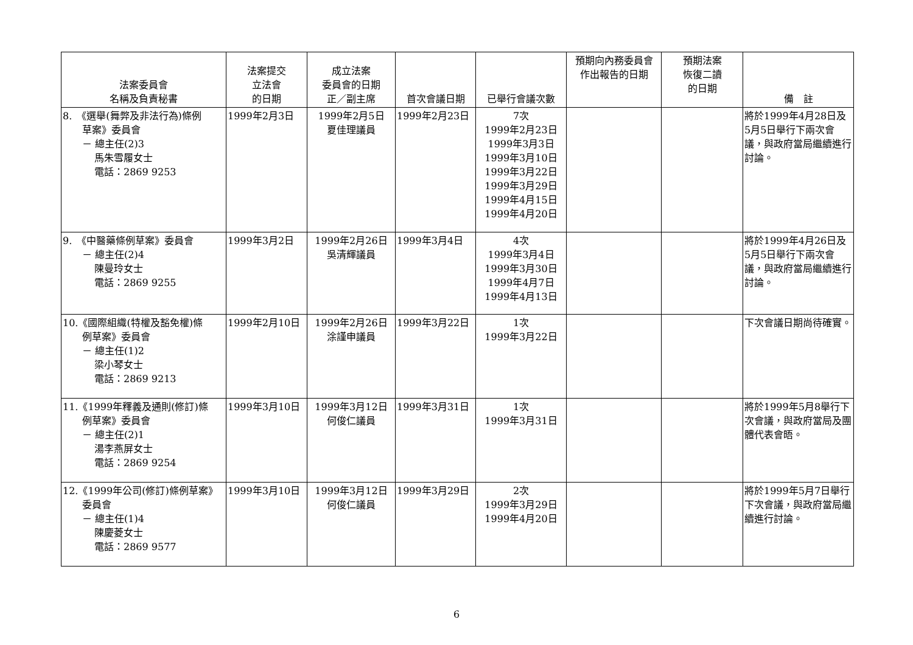| 法案委員會 名稱及負責秘書 | 法案提交 立法會 的日期 | 成立法案 委員會的日期 正／副主席 | 首次會議日期 | 已舉行會議次數 | 預期向內務委員會 作出報告的日期 | 預期法案 恢復二讀 的日期 | 備 註 |
| --- | --- | --- | --- | --- | --- | --- | --- |
| 8. 《選舉(舞弊及非法行為)條例 草案》委員會 － 總主任(2)3 馬朱雪履女士 電話：2869 9253 | 1999年2月3日 | 1999年2月5日 夏佳理議員 | 1999年2月23日 | 7次 1999年2月23日 1999年3月3日 1999年3月10日 1999年3月22日 1999年3月29日 1999年4月15日 1999年4月20日 | | | 將於1999年4月28日及5月5日舉行下兩次會議，與政府當局繼續進行討論。 |
| 9. 《中醫藥條例草案》委員會 － 總主任(2)4 陳曼玲女士 電話：2869 9255 | 1999年3月2日 | 1999年2月26日 吳清輝議員 | 1999年3月4日 | 4次 1999年3月4日 1999年3月30日 1999年4月7日 1999年4月13日 | | | 將於1999年4月26日及5月5日舉行下兩次會議，與政府當局繼續進行討論。 |
| 10.《國際組織(特權及豁免權)條 例草案》委員會 － 總主任(1)2 梁小琴女士 電話：2869 9213 | 1999年2月10日 | 1999年2月26日 涂謹申議員 | 1999年3月22日 | 1次 1999年3月22日 | | | 下次會議日期尚待確實。 |
| 11.《1999年釋義及通則(修訂)條 例草案》委員會 － 總主任(2)1 湯李燕屏女士 電話：2869 9254 | 1999年3月10日 | 1999年3月12日 何俊仁議員 | 1999年3月31日 | 1次 1999年3月31日 | | | 將於1999年5月8舉行下次會議，與政府當局及團體代表會晤。 |
| 12.《1999年公司(修訂)條例草案》 委員會 － 總主任(1)4 陳慶菱女士 電話：2869 9577 | 1999年3月10日 | 1999年3月12日 何俊仁議員 | 1999年3月29日 | 2次 1999年3月29日 1999年4月20日 | | | 將於1999年5月7日舉行下次會議，與政府當局繼續進行討論。 |
6